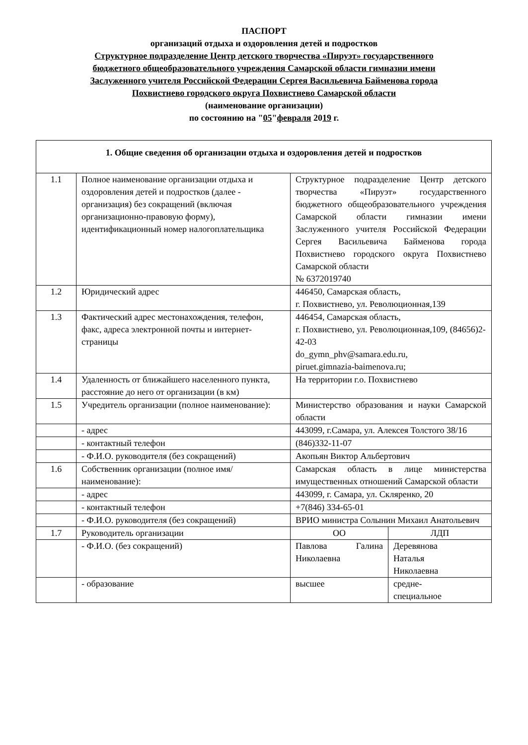ПАСПОРТ
организаций отдыха и оздоровления детей и подростков
Структурное подразделение Центр детского творчества «Пируэт» государственного
бюджетного общеобразовательного учреждения Самарской области гимназии имени
Заслуженного учителя Российской Федерации Сергея Васильевича Байменова города
Похвистнево городского округа Похвистнево Самарской области
(наименование организации)
по состоянию на "05"февраля 2019 г.
| 1. Общие сведения об организации отдыха и оздоровления детей и подростков | | | |
| 1.1 | Полное наименование организации отдыха и оздоровления детей и подростков (далее - организация) без сокращений (включая организационно-правовую форму), идентификационный номер налогоплательщика | Структурное подразделение Центр детского творчества «Пируэт» государственного бюджетного общеобразовательного учреждения Самарской области гимназии имени Заслуженного учителя Российской Федерации Сергея Васильевича Байменова города Похвистнево городского округа Похвистнево Самарской области № 6372019740 | |
| 1.2 | Юридический адрес | 446450, Самарская область, г. Похвистнево, ул. Революционная,139 | |
| 1.3 | Фактический адрес местонахождения, телефон, факс, адреса электронной почты и интернет-страницы | 446454, Самарская область, г. Похвистнево, ул. Революционная,109, (84656)2-42-03 do_gymn_phv@samara.edu.ru, piruet.gimnazia-baimenova.ru; | |
| 1.4 | Удаленность от ближайшего населенного пункта, расстояние до него от организации (в км) | На территории г.о. Похвистнево | |
| 1.5 | Учредитель организации (полное наименование): | Министерство образования и науки Самарской области | |
| | - адрес | 443099, г.Самара, ул. Алексея Толстого 38/16 | |
| | - контактный телефон | (846)332-11-07 | |
| | - Ф.И.О. руководителя (без сокращений) | Акопьян Виктор Альбертович | |
| 1.6 | Собственник организации (полное имя/наименование): | Самарская область в лице министерства имущественных отношений Самарской области | |
| | - адрес | 443099, г. Самара, ул. Скляренко, 20 | |
| | - контактный телефон | +7(846) 334-65-01 | |
| | - Ф.И.О. руководителя (без сокращений) | ВРИО министра Солынин Михаил Анатольевич | |
| 1.7 | Руководитель организации | ОО | ЛДП |
| | - Ф.И.О. (без сокращений) | Павлова Галина Николаевна | Деревянова Наталья Николаевна |
| | - образование | высшее | средне- специальное |